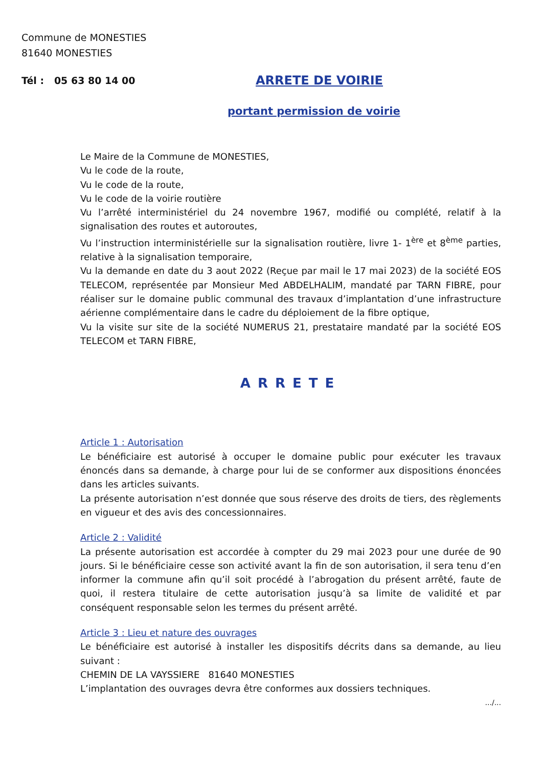Commune de MONESTIES
81640 MONESTIES
Tél : 05 63 80 14 00
ARRETE DE VOIRIE
portant permission de voirie
Le Maire de la Commune de MONESTIES,
Vu le code de la route,
Vu le code de la route,
Vu le code de la voirie routière
Vu l’arrêté interministériel du 24 novembre 1967, modifié ou complété, relatif à la signalisation des routes et autoroutes,
Vu l’instruction interministérielle sur la signalisation routière, livre 1- 1<sup>ère</sup> et 8<sup>ème</sup> parties, relative à la signalisation temporaire,
Vu la demande en date du 3 aout 2022 (Reçue par mail le 17 mai 2023) de la société EOS TELECOM, représentée par Monsieur Med ABDELHALIM, mandaté par TARN FIBRE, pour réaliser sur le domaine public communal des travaux d’implantation d’une infrastructure aérienne complémentaire dans le cadre du déploiement de la fibre optique,
Vu la visite sur site de la société NUMERUS 21, prestataire mandaté par la société EOS TELECOM et TARN FIBRE,
ARRETE
Article 1 : Autorisation
Le bénéficiaire est autorisé à occuper le domaine public pour exécuter les travaux énoncés dans sa demande, à charge pour lui de se conformer aux dispositions énoncées dans les articles suivants.
La présente autorisation n’est donnée que sous réserve des droits de tiers, des règlements en vigueur et des avis des concessionnaires.
Article 2 : Validité
La présente autorisation est accordée à compter du 29 mai 2023 pour une durée de 90 jours. Si le bénéficiaire cesse son activité avant la fin de son autorisation, il sera tenu d’en informer la commune afin qu’il soit procédé à l’abrogation du présent arrêté, faute de quoi, il restera titulaire de cette autorisation jusqu’à sa limite de validité et par conséquent responsable selon les termes du présent arrêté.
Article 3 : Lieu et nature des ouvrages
Le bénéficiaire est autorisé à installer les dispositifs décrits dans sa demande, au lieu suivant :
CHEMIN DE LA VAYSSIERE 81640 MONESTIES
L’implantation des ouvrages devra être conformes aux dossiers techniques.
.../...